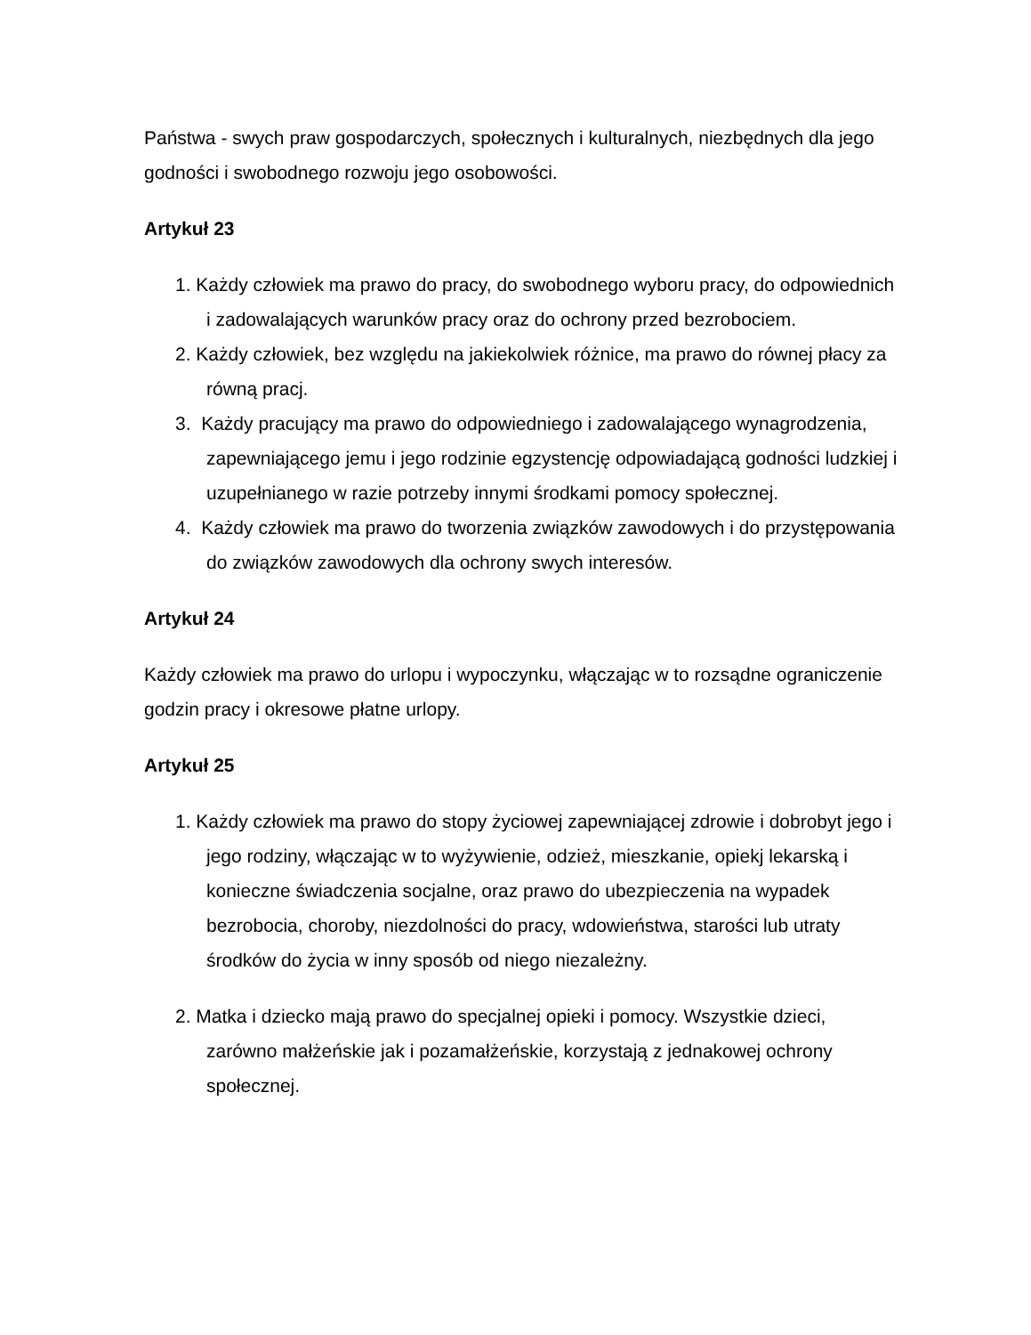Państwa - swych praw gospodarczych, społecznych i kulturalnych, niezbędnych dla jego godności i swobodnego rozwoju jego osobowości.
Artykuł 23
1. Każdy człowiek ma prawo do pracy, do swobodnego wyboru pracy, do odpowiednich i zadowalających warunków pracy oraz do ochrony przed bezrobociem.
2. Każdy człowiek, bez względu na jakiekolwiek różnice, ma prawo do równej płacy za równą pracj.
3. Każdy pracujący ma prawo do odpowiedniego i zadowalającego wynagrodzenia, zapewniającego jemu i jego rodzinie egzystencję odpowiadającą godności ludzkiej i uzupełnianego w razie potrzeby innymi środkami pomocy społecznej.
4. Każdy człowiek ma prawo do tworzenia związków zawodowych i do przystępowania do związków zawodowych dla ochrony swych interesów.
Artykuł 24
Każdy człowiek ma prawo do urlopu i wypoczynku, włączając w to rozsądne ograniczenie godzin pracy i okresowe płatne urlopy.
Artykuł 25
1. Każdy człowiek ma prawo do stopy życiowej zapewniającej zdrowie i dobrobyt jego i jego rodziny, włączając w to wyżywienie, odzież, mieszkanie, opiekj lekarską i konieczne świadczenia socjalne, oraz prawo do ubezpieczenia na wypadek bezrobocia, choroby, niezdolności do pracy, wdowieństwa, starości lub utraty środków do życia w inny sposób od niego niezależny.
2. Matka i dziecko mają prawo do specjalnej opieki i pomocy. Wszystkie dzieci, zarówno małżeńskie jak i pozamałżeńskie, korzystają z jednakowej ochrony społecznej.